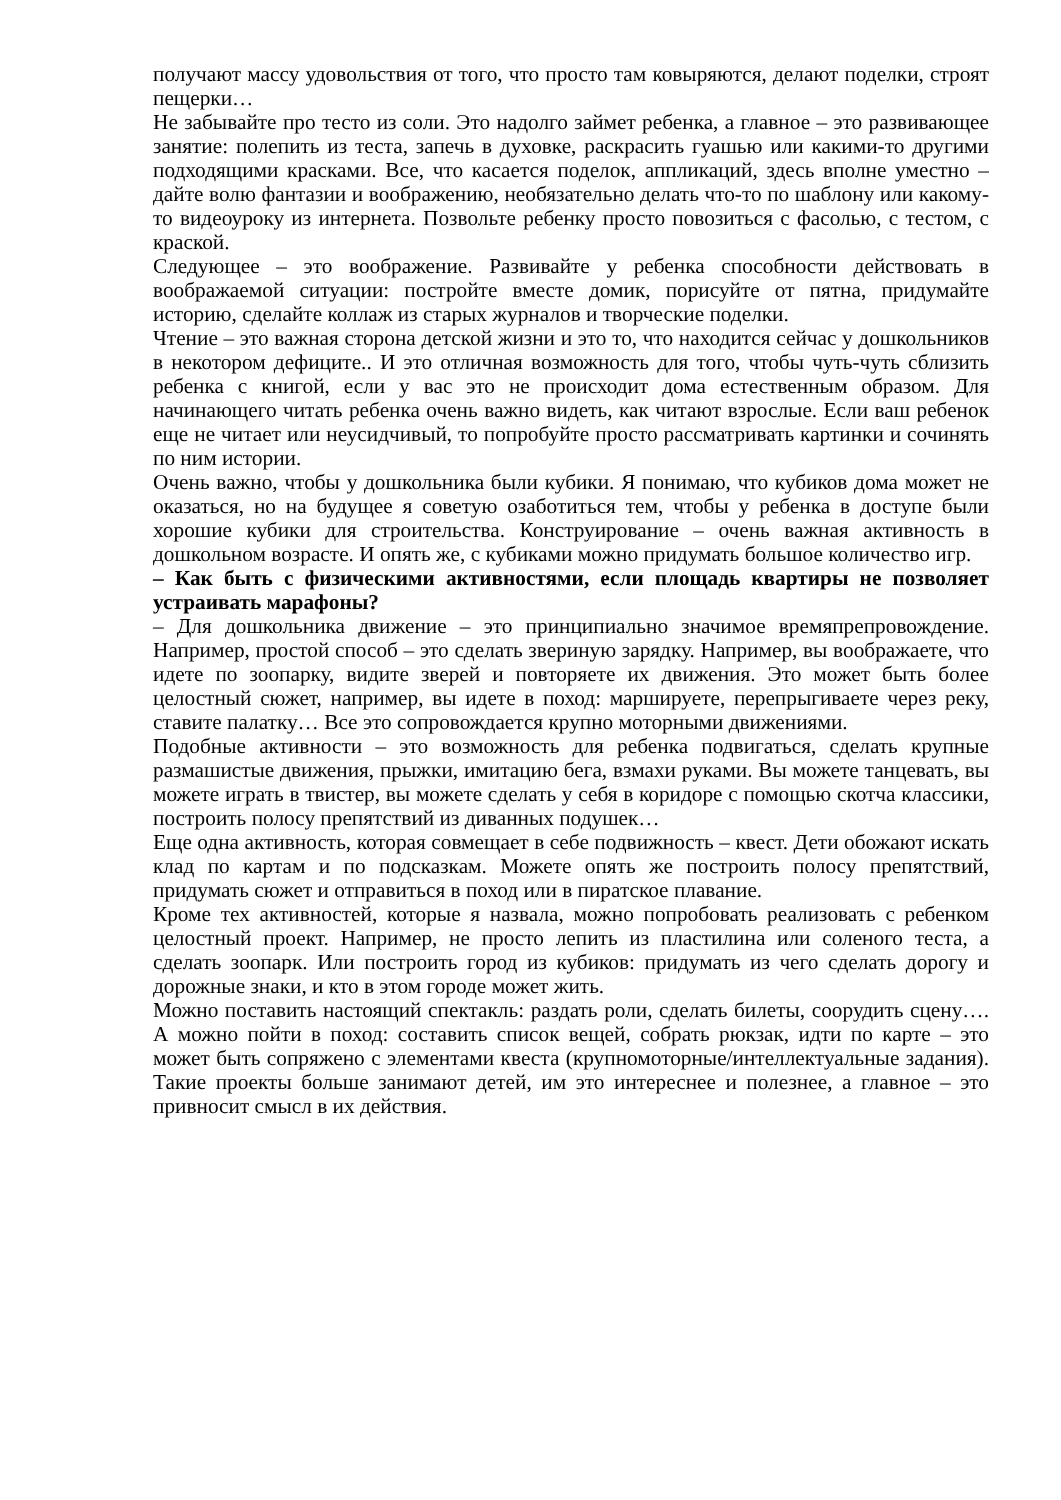получают массу удовольствия от того, что просто там ковыряются, делают поделки, строят пещерки…
Не забывайте про тесто из соли. Это надолго займет ребенка, а главное – это развивающее занятие: полепить из теста, запечь в духовке, раскрасить гуашью или какими-то другими подходящими красками. Все, что касается поделок, аппликаций, здесь вполне уместно – дайте волю фантазии и воображению, необязательно делать что-то по шаблону или какому-то видеоуроку из интернета. Позвольте ребенку просто повозиться с фасолью, с тестом, с краской.
Следующее – это воображение. Развивайте у ребенка способности действовать в воображаемой ситуации: постройте вместе домик, порисуйте от пятна, придумайте историю, сделайте коллаж из старых журналов и творческие поделки.
Чтение – это важная сторона детской жизни и это то, что находится сейчас у дошкольников в некотором дефиците.. И это отличная возможность для того, чтобы чуть-чуть сблизить ребенка с книгой, если у вас это не происходит дома естественным образом. Для начинающего читать ребенка очень важно видеть, как читают взрослые. Если ваш ребенок еще не читает или неусидчивый, то попробуйте просто рассматривать картинки и сочинять по ним истории.
Очень важно, чтобы у дошкольника были кубики. Я понимаю, что кубиков дома может не оказаться, но на будущее я советую озаботиться тем, чтобы у ребенка в доступе были хорошие кубики для строительства. Конструирование – очень важная активность в дошкольном возрасте. И опять же, с кубиками можно придумать большое количество игр.
– Как быть с физическими активностями, если площадь квартиры не позволяет устраивать марафоны?
– Для дошкольника движение – это принципиально значимое времяпрепровождение. Например, простой способ – это сделать звериную зарядку. Например, вы воображаете, что идете по зоопарку, видите зверей и повторяете их движения. Это может быть более целостный сюжет, например, вы идете в поход: маршируете, перепрыгиваете через реку, ставите палатку… Все это сопровождается крупно моторными движениями.
Подобные активности – это возможность для ребенка подвигаться, сделать крупные размашистые движения, прыжки, имитацию бега, взмахи руками. Вы можете танцевать, вы можете играть в твистер, вы можете сделать у себя в коридоре с помощью скотча классики, построить полосу препятствий из диванных подушек…
Еще одна активность, которая совмещает в себе подвижность – квест. Дети обожают искать клад по картам и по подсказкам. Можете опять же построить полосу препятствий, придумать сюжет и отправиться в поход или в пиратское плавание.
Кроме тех активностей, которые я назвала, можно попробовать реализовать с ребенком целостный проект. Например, не просто лепить из пластилина или соленого теста, а сделать зоопарк. Или построить город из кубиков: придумать из чего сделать дорогу и дорожные знаки, и кто в этом городе может жить.
Можно поставить настоящий спектакль: раздать роли, сделать билеты, соорудить сцену…. А можно пойти в поход: составить список вещей, собрать рюкзак, идти по карте – это может быть сопряжено с элементами квеста (крупномоторные/интеллектуальные задания). Такие проекты больше занимают детей, им это интереснее и полезнее, а главное – это привносит смысл в их действия.